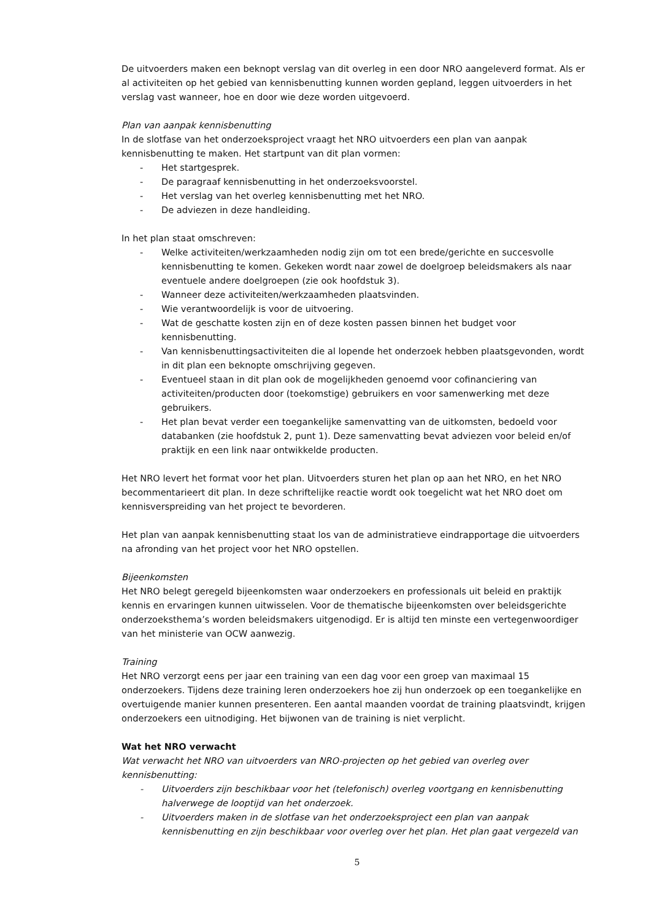De uitvoerders maken een beknopt verslag van dit overleg in een door NRO aangeleverd format. Als er al activiteiten op het gebied van kennisbenutting kunnen worden gepland, leggen uitvoerders in het verslag vast wanneer, hoe en door wie deze worden uitgevoerd.
Plan van aanpak kennisbenutting
In de slotfase van het onderzoeksproject vraagt het NRO uitvoerders een plan van aanpak kennisbenutting te maken. Het startpunt van dit plan vormen:
- Het startgesprek.
- De paragraaf kennisbenutting in het onderzoeksvoorstel.
- Het verslag van het overleg kennisbenutting met het NRO.
- De adviezen in deze handleiding.
In het plan staat omschreven:
- Welke activiteiten/werkzaamheden nodig zijn om tot een brede/gerichte en succesvolle kennisbenutting te komen. Gekeken wordt naar zowel de doelgroep beleidsmakers als naar eventuele andere doelgroepen (zie ook hoofdstuk 3).
- Wanneer deze activiteiten/werkzaamheden plaatsvinden.
- Wie verantwoordelijk is voor de uitvoering.
- Wat de geschatte kosten zijn en of deze kosten passen binnen het budget voor kennisbenutting.
- Van kennisbenuttingsactiviteiten die al lopende het onderzoek hebben plaatsgevonden, wordt in dit plan een beknopte omschrijving gegeven.
- Eventueel staan in dit plan ook de mogelijkheden genoemd voor cofinanciering van activiteiten/producten door (toekomstige) gebruikers en voor samenwerking met deze gebruikers.
- Het plan bevat verder een toegankelijke samenvatting van de uitkomsten, bedoeld voor databanken (zie hoofdstuk 2, punt 1). Deze samenvatting bevat adviezen voor beleid en/of praktijk en een link naar ontwikkelde producten.
Het NRO levert het format voor het plan. Uitvoerders sturen het plan op aan het NRO, en het NRO becommentarieert dit plan. In deze schriftelijke reactie wordt ook toegelicht wat het NRO doet om kennisverspreiding van het project te bevorderen.
Het plan van aanpak kennisbenutting staat los van de administratieve eindrapportage die uitvoerders na afronding van het project voor het NRO opstellen.
Bijeenkomsten
Het NRO belegt geregeld bijeenkomsten waar onderzoekers en professionals uit beleid en praktijk kennis en ervaringen kunnen uitwisselen. Voor de thematische bijeenkomsten over beleidsgerichte onderzoeksthema’s worden beleidsmakers uitgenodigd. Er is altijd ten minste een vertegenwoordiger van het ministerie van OCW aanwezig.
Training
Het NRO verzorgt eens per jaar een training van een dag voor een groep van maximaal 15 onderzoekers. Tijdens deze training leren onderzoekers hoe zij hun onderzoek op een toegankelijke en overtuigende manier kunnen presenteren. Een aantal maanden voordat de training plaatsvindt, krijgen onderzoekers een uitnodiging. Het bijwonen van de training is niet verplicht.
Wat het NRO verwacht
Wat verwacht het NRO van uitvoerders van NRO-projecten op het gebied van overleg over kennisbenutting:
- Uitvoerders zijn beschikbaar voor het (telefonisch) overleg voortgang en kennisbenutting halverwege de looptijd van het onderzoek.
- Uitvoerders maken in de slotfase van het onderzoeksproject een plan van aanpak kennisbenutting en zijn beschikbaar voor overleg over het plan. Het plan gaat vergezeld van
5